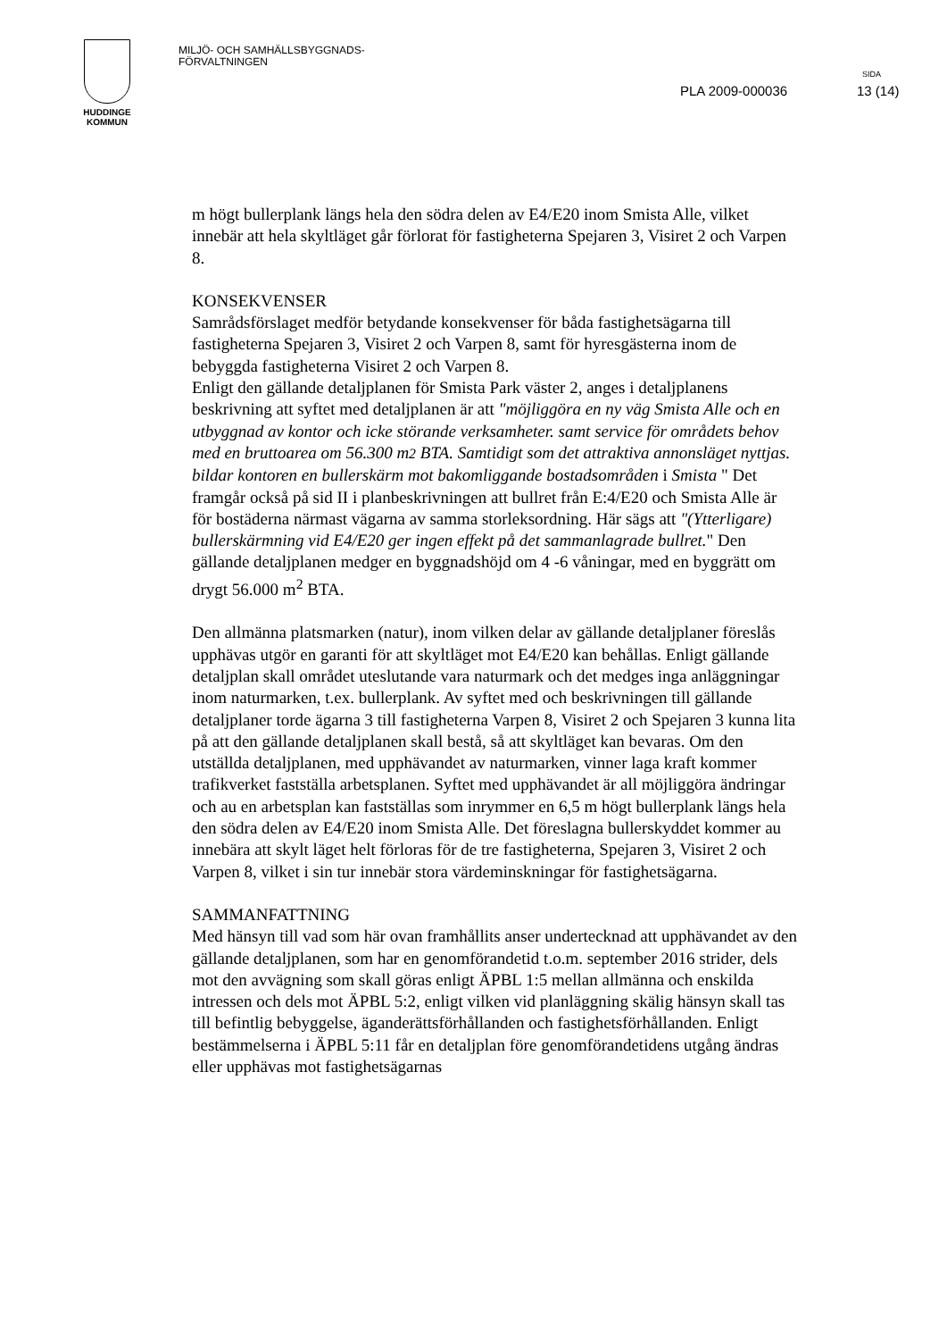HUDDINGE
KOMMUN
MILJÖ- OCH SAMHÄLLSBYGGNADS-
FÖRVALTNINGEN
SIDA
PLA 2009-000036 13 (14)
m högt bullerplank längs hela den södra delen av E4/E20 inom Smista Alle, vilket innebär att hela skyltläget går förlorat för fastigheterna Spejaren 3, Visiret 2 och Varpen 8.
KONSEKVENSER
Samrådsförslaget medför betydande konsekvenser för båda fastighetsägarna till fastigheterna Spejaren 3, Visiret 2 och Varpen 8, samt för hyresgästerna inom de bebyggda fastigheterna Visiret 2 och Varpen 8.
Enligt den gällande detaljplanen för Smista Park väster 2, anges i detaljplanens beskrivning att syftet med detaljplanen är att "möjliggöra en ny väg Smista Alle och en utbyggnad av kontor och icke störande verksamheter. samt service för områdets behov med en bruttoarea om 56.300 m2 BTA. Samtidigt som det attraktiva annonsläget nyttjas. bildar kontoren en bullerskärm mot bakomliggande bostadsområden i Smista " Det framgår också på sid II i planbeskrivningen att bullret från E:4/E20 och Smista Alle är för bostäderna närmast vägarna av samma storleksordning. Här sägs att "(Ytterligare) bullerskärmning vid E4/E20 ger ingen effekt på det sammanlagrade bullret." Den gällande detaljplanen medger en byggnadshöjd om 4 -6 våningar, med en byggrätt om drygt 56.000 m<sup>2</sup> BTA.
Den allmänna platsmarken (natur), inom vilken delar av gällande detaljplaner föreslås upphävas utgör en garanti för att skyltläget mot E4/E20 kan behållas. Enligt gällande detaljplan skall området uteslutande vara naturmark och det medges inga anläggningar inom naturmarken, t.ex. bullerplank. Av syftet med och beskrivningen till gällande detaljplaner torde ägarna 3 till fastigheterna Varpen 8, Visiret 2 och Spejaren 3 kunna lita på att den gällande detaljplanen skall bestå, så att skyltläget kan bevaras. Om den utställda detaljplanen, med upphävandet av naturmarken, vinner laga kraft kommer trafikverket fastställa arbetsplanen. Syftet med upphävandet är all möjliggöra ändringar och au en arbetsplan kan fastställas som inrymmer en 6,5 m högt bullerplank längs hela den södra delen av E4/E20 inom Smista Alle. Det föreslagna bullerskyddet kommer au innebära att skylt läget helt förloras för de tre fastigheterna, Spejaren 3, Visiret 2 och Varpen 8, vilket i sin tur innebär stora värdeminskningar för fastighetsägarna.
SAMMANFATTNING
Med hänsyn till vad som här ovan framhållits anser undertecknad att upphävandet av den gällande detaljplanen, som har en genomförandetid t.o.m. september 2016 strider, dels mot den avvägning som skall göras enligt ÄPBL 1:5 mellan allmänna och enskilda intressen och dels mot ÄPBL 5:2, enligt vilken vid planläggning skälig hänsyn skall tas till befintlig bebyggelse, äganderättsförhållanden och fastighetsförhållanden. Enligt bestämmelserna i ÄPBL 5:11 får en detaljplan före genomförandetidens utgång ändras eller upphävas mot fastighetsägarnas